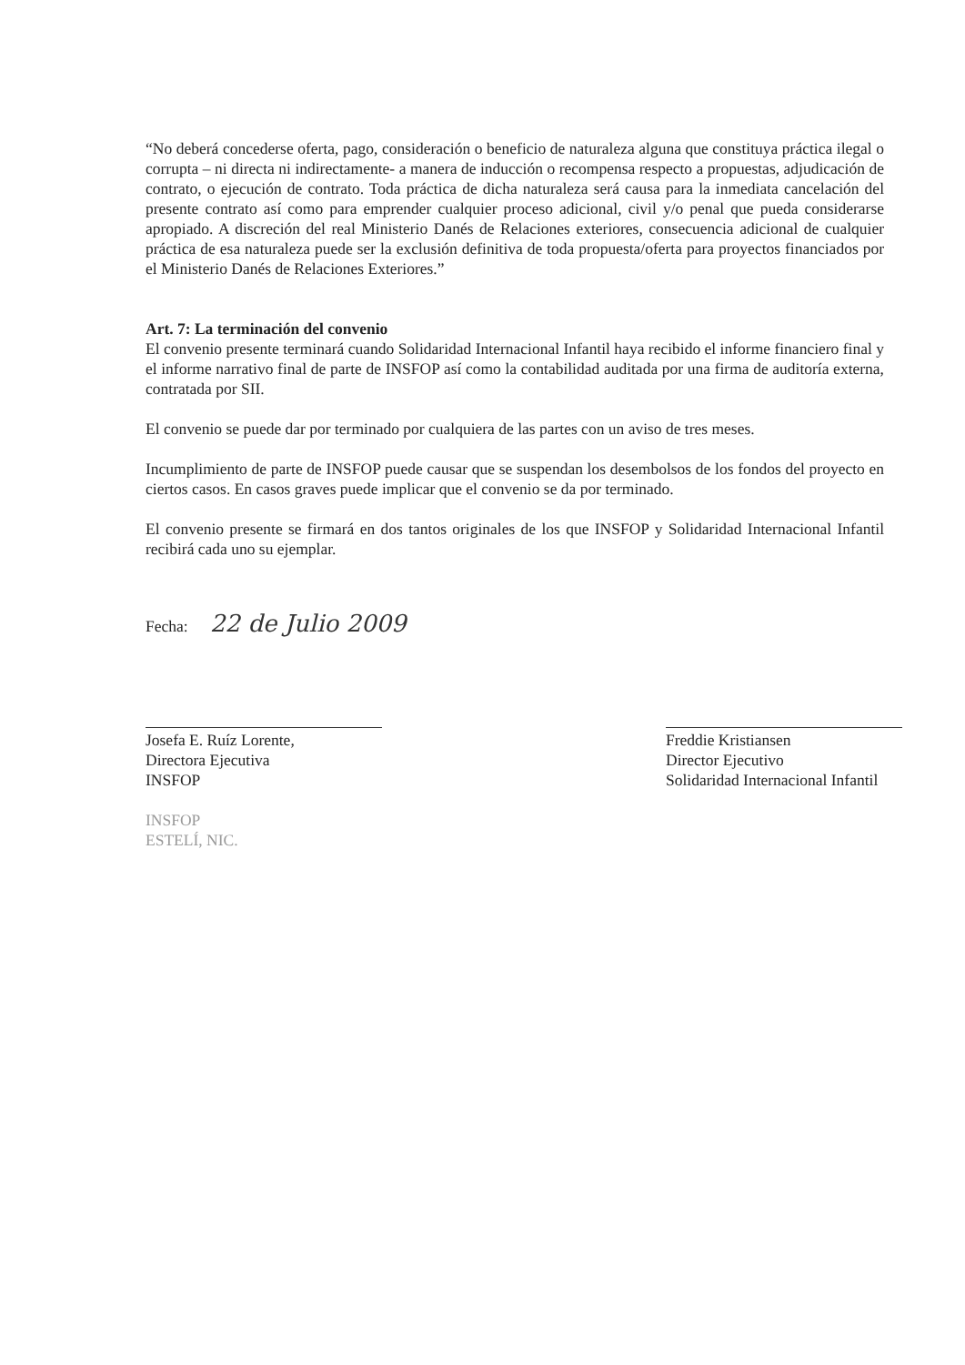“No deberá concederse oferta, pago, consideración o beneficio de naturaleza alguna que constituya práctica ilegal o corrupta – ni directa ni indirectamente- a manera de inducción o recompensa respecto a propuestas, adjudicación de contrato, o ejecución de contrato. Toda práctica de dicha naturaleza será causa para la inmediata cancelación del presente contrato así como para emprender cualquier proceso adicional, civil y/o penal que pueda considerarse apropiado. A discreción del real Ministerio Danés de Relaciones exteriores, consecuencia adicional de cualquier práctica de esa naturaleza puede ser la exclusión definitiva de toda propuesta/oferta para proyectos financiados por el Ministerio Danés de Relaciones Exteriores.”
Art. 7: La terminación del convenio
El convenio presente terminará cuando Solidaridad Internacional Infantil haya recibido el informe financiero final y el informe narrativo final de parte de INSFOP así como la contabilidad auditada por una firma de auditoría externa, contratada por SII.
El convenio se puede dar por terminado por cualquiera de las partes con un aviso de tres meses.
Incumplimiento de parte de INSFOP puede causar que se suspendan los desembolsos de los fondos del proyecto en ciertos casos. En casos graves puede implicar que el convenio se da por terminado.
El convenio presente se firmará en dos tantos originales de los que INSFOP y Solidaridad Internacional Infantil recibirá cada uno su ejemplar.
Fecha: 22 de Julio 2009
Josefa E. Ruíz Lorente,
Directora Ejecutiva
INSFOP
INSFOP
ESTELÍ, NIC.
Freddie Kristiansen
Director Ejecutivo
Solidaridad Internacional Infantil